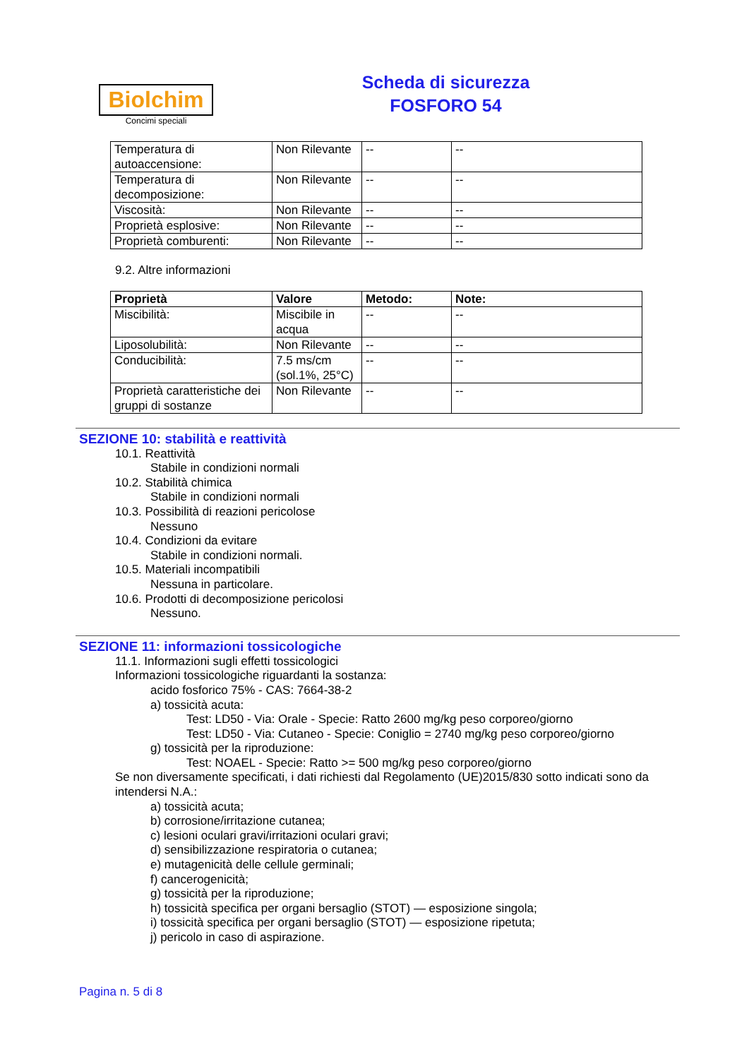Biolchim
Concimi speciali
Scheda di sicurezza
FOSFORO 54
| Temperatura di autoaccensione: | Non Rilevante | -- | -- |
| Temperatura di decomposizione: | Non Rilevante | -- | -- |
| Viscosità: | Non Rilevante | -- | -- |
| Proprietà esplosive: | Non Rilevante | -- | -- |
| Proprietà comburenti: | Non Rilevante | -- | -- |
9.2. Altre informazioni
| Proprietà | Valore | Metodo: | Note: |
| --- | --- | --- | --- |
| Miscibilità: | Miscibile in acqua | -- | -- |
| Liposolubilità: | Non Rilevante | -- | -- |
| Conducibilità: | 7.5 ms/cm (sol.1%, 25°C) | -- | -- |
| Proprietà caratteristiche dei gruppi di sostanze | Non Rilevante | -- | -- |
SEZIONE 10: stabilità e reattività
10.1. Reattività
Stabile in condizioni normali
10.2. Stabilità chimica
Stabile in condizioni normali
10.3. Possibilità di reazioni pericolose
Nessuno
10.4. Condizioni da evitare
Stabile in condizioni normali.
10.5. Materiali incompatibili
Nessuna in particolare.
10.6. Prodotti di decomposizione pericolosi
Nessuno.
SEZIONE 11: informazioni tossicologiche
11.1. Informazioni sugli effetti tossicologici
Informazioni tossicologiche riguardanti la sostanza:
acido fosforico 75% - CAS: 7664-38-2
a) tossicità acuta:
Test: LD50 - Via: Orale - Specie: Ratto 2600 mg/kg peso corporeo/giorno
Test: LD50 - Via: Cutaneo - Specie: Coniglio = 2740 mg/kg peso corporeo/giorno
g) tossicità per la riproduzione:
Test: NOAEL - Specie: Ratto >= 500 mg/kg peso corporeo/giorno
Se non diversamente specificati, i dati richiesti dal Regolamento (UE)2015/830 sotto indicati sono da intendersi N.A.:
a) tossicità acuta;
b) corrosione/irritazione cutanea;
c) lesioni oculari gravi/irritazioni oculari gravi;
d) sensibilizzazione respiratoria o cutanea;
e) mutagenicità delle cellule germinali;
f) cancerogenicità;
g) tossicità per la riproduzione;
h) tossicità specifica per organi bersaglio (STOT) — esposizione singola;
i) tossicità specifica per organi bersaglio (STOT) — esposizione ripetuta;
j) pericolo in caso di aspirazione.
Pagina n. 5 di 8